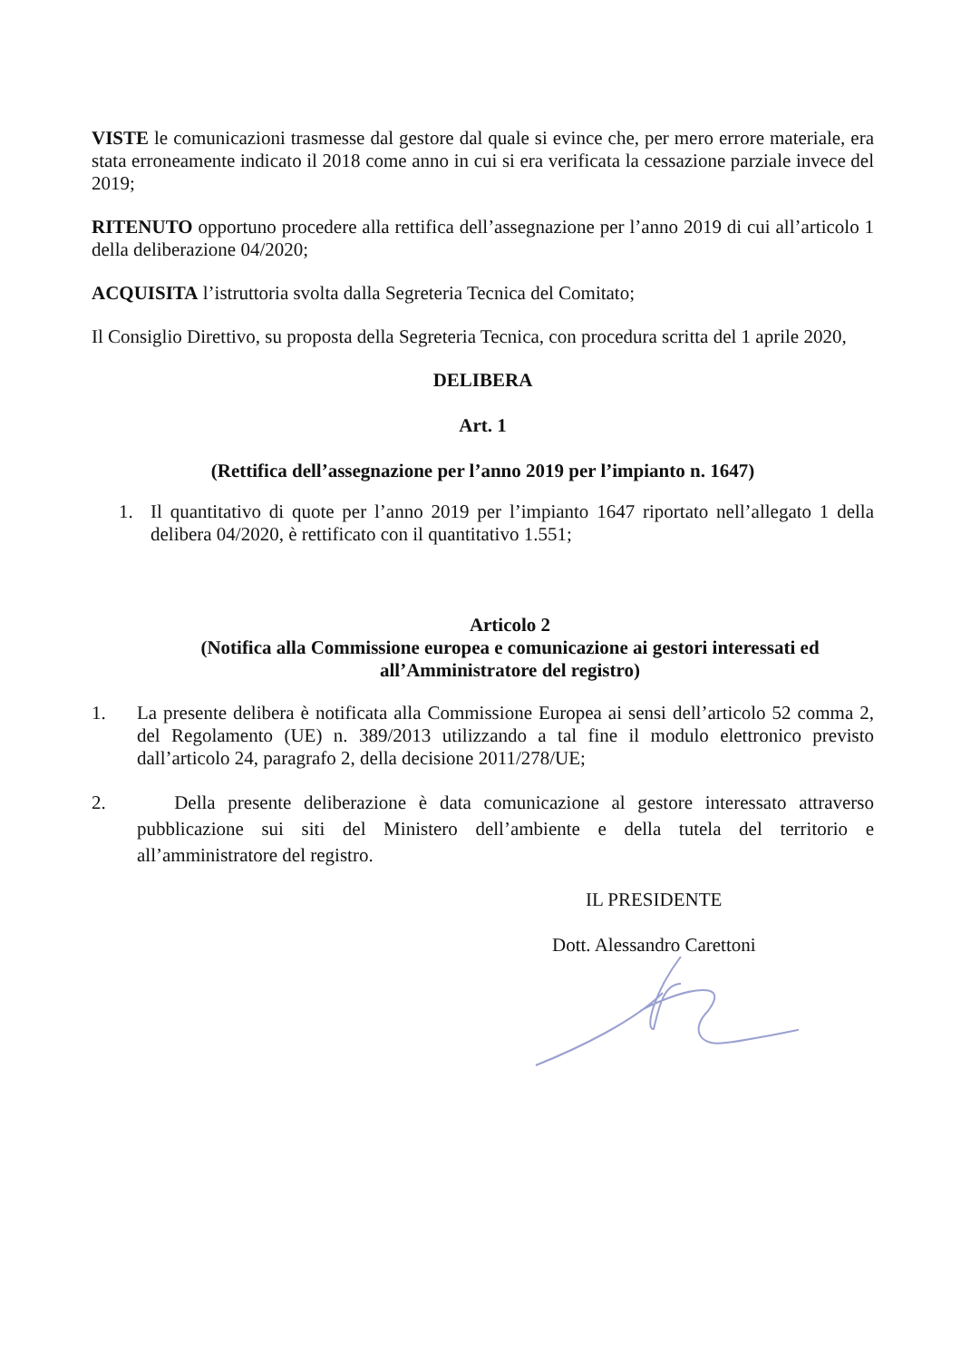VISTE le comunicazioni trasmesse dal gestore dal quale si evince che, per mero errore materiale, era stata erroneamente indicato il 2018 come anno in cui si era verificata la cessazione parziale invece del 2019;
RITENUTO opportuno procedere alla rettifica dell’assegnazione per l’anno 2019 di cui all’articolo 1 della deliberazione 04/2020;
ACQUISITA l’istruttoria svolta dalla Segreteria Tecnica del Comitato;
Il Consiglio Direttivo, su proposta della Segreteria Tecnica, con procedura scritta del 1 aprile 2020,
DELIBERA
Art. 1
(Rettifica dell’assegnazione per l’anno 2019 per l’impianto n. 1647)
1. Il quantitativo di quote per l’anno 2019 per l’impianto 1647 riportato nell’allegato 1 della delibera 04/2020, è rettificato con il quantitativo 1.551;
Articolo 2
(Notifica alla Commissione europea e comunicazione ai gestori interessati ed
all’Amministratore del registro)
1. La presente delibera è notificata alla Commissione Europea ai sensi dell’articolo 52 comma 2, del Regolamento (UE) n. 389/2013 utilizzando a tal fine il modulo elettronico previsto dall’articolo 24, paragrafo 2, della decisione 2011/278/UE;
2. Della presente deliberazione è data comunicazione al gestore interessato attraverso pubblicazione sui siti del Ministero dell’ambiente e della tutela del territorio e all’amministratore del registro.
IL PRESIDENTE
Dott. Alessandro Carettoni